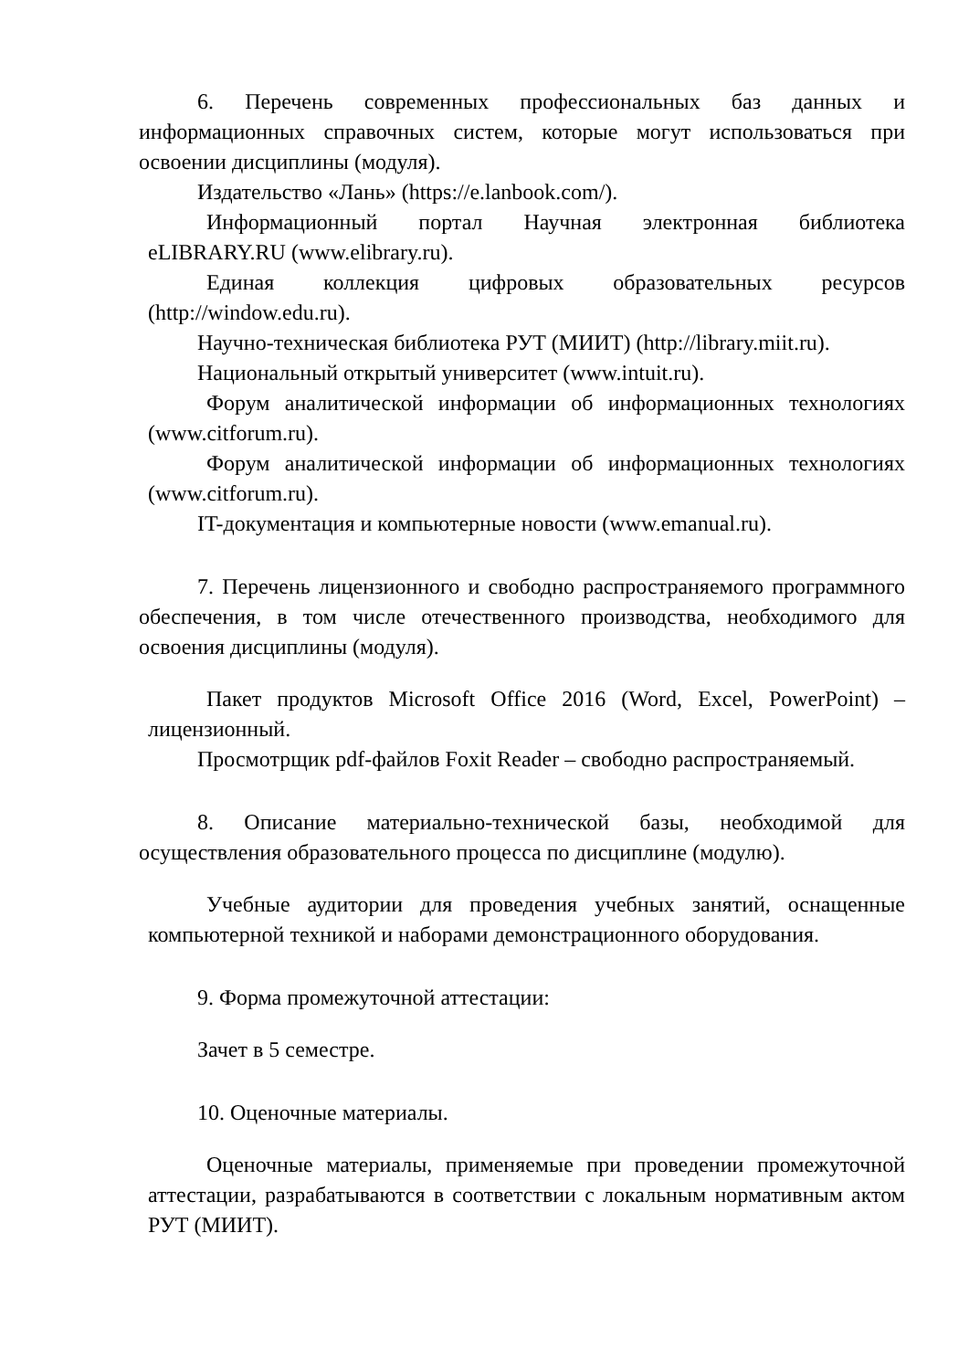6. Перечень современных профессиональных баз данных и информационных справочных систем, которые могут использоваться при освоении дисциплины (модуля).
Издательство «Лань» (https://e.lanbook.com/).
Информационный портал Научная электронная библиотека eLIBRARY.RU (www.elibrary.ru).
Единая коллекция цифровых образовательных ресурсов (http://window.edu.ru).
Научно-техническая библиотека РУТ (МИИТ) (http://library.miit.ru).
Национальный открытый университет (www.intuit.ru).
Форум аналитической информации об информационных технологиях (www.citforum.ru).
Форум аналитической информации об информационных технологиях (www.citforum.ru).
IT-документация и компьютерные новости (www.emanual.ru).
7. Перечень лицензионного и свободно распространяемого программного обеспечения, в том числе отечественного производства, необходимого для освоения дисциплины (модуля).
Пакет продуктов Microsoft Office 2016 (Word, Excel, PowerPoint) – лицензионный.
Просмотрщик pdf-файлов Foxit Reader – свободно распространяемый.
8. Описание материально-технической базы, необходимой для осуществления образовательного процесса по дисциплине (модулю).
Учебные аудитории для проведения учебных занятий, оснащенные компьютерной техникой и наборами демонстрационного оборудования.
9. Форма промежуточной аттестации:
Зачет в 5 семестре.
10. Оценочные материалы.
Оценочные материалы, применяемые при проведении промежуточной аттестации, разрабатываются в соответствии с локальным нормативным актом РУТ (МИИТ).